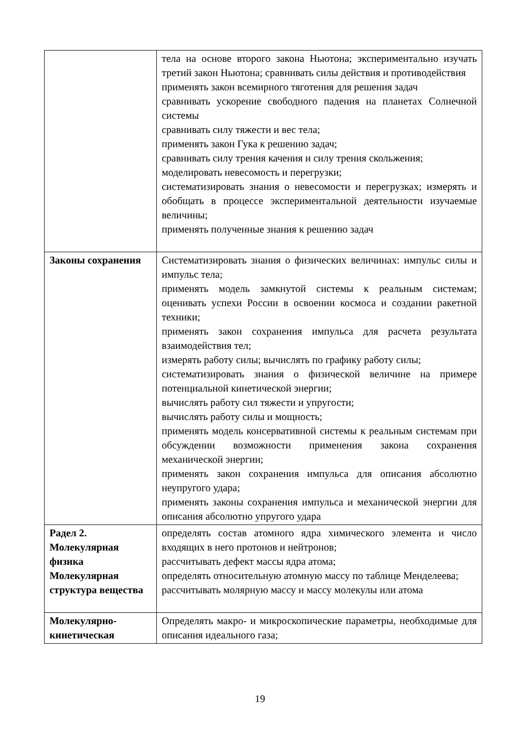| | тела на основе второго закона Ньютона; экспериментально изучать третий закон Ньютона; сравнивать силы действия и противодействия применять закон всемирного тяготения для решения задач сравнивать ускорение свободного падения на планетах Солнечной системы сравнивать силу тяжести и вес тела; применять закон Гука к решению задач; сравнивать силу трения качения и силу трения скольжения; моделировать невесомость и перегрузки; систематизировать знания о невесомости и перегрузках; измерять и обобщать в процессе экспериментальной деятельности изучаемые величины; применять полученные знания к решению задач |
| Законы сохранения | Систематизировать знания о физических величинах: импульс силы и импульс тела; применять модель замкнутой системы к реальным системам; оценивать успехи России в освоении космоса и создании ракетной техники; применять закон сохранения импульса для расчета результата взаимодействия тел; измерять работу силы; вычислять по графику работу силы; систематизировать знания о физической величине на примере потенциальной кинетической энергии; вычислять работу сил тяжести и упругости; вычислять работу силы и мощность; применять модель консервативной системы к реальным системам при обсуждении возможности применения закона сохранения механической энергии; применять закон сохранения импульса для описания абсолютно неупругого удара; применять законы сохранения импульса и механической энергии для описания абсолютно упругого удара |
| Радел 2. Молекулярная физика Молекулярная структура вещества | определять состав атомного ядра химического элемента и число входящих в него протонов и нейтронов; рассчитывать дефект массы ядра атома; определять относительную атомную массу по таблице Менделеева; рассчитывать молярную массу и массу молекулы или атома |
| Молекулярно-кинетическая | Определять макро- и микроскопические параметры, необходимые для описания идеального газа; |
19